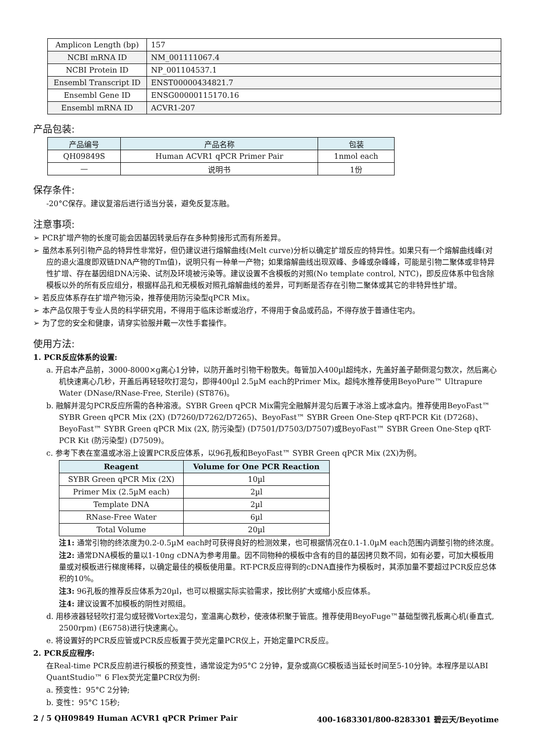| Amplicon Length (bp) | 157 |
| NCBI mRNA ID | NM_001111067.4 |
| NCBI Protein ID | NP_001104537.1 |
| Ensembl Transcript ID | ENST00000434821.7 |
| Ensembl Gene ID | ENSG00000115170.16 |
| Ensembl mRNA ID | ACVR1-207 |
产品包装:
| 产品编号 | 产品名称 | 包装 |
| --- | --- | --- |
| QH09849S | Human ACVR1 qPCR Primer Pair | 1nmol each |
| — | 说明书 | 1份 |
保存条件:
-20°C保存。建议复溶后进行适当分装，避免反复冻融。
注意事项:
➢ PCR扩增产物的长度可能会因基因转录后存在多种剪接形式而有所差异。
➢ 虽然本系列引物产品的特异性非常好，但仍建议进行熔解曲线(Melt curve)分析以确定扩增反应的特异性。如果只有一个熔解曲线峰(对应的退火温度即双链DNA产物的Tm值)，说明只有一种单一产物；如果熔解曲线出现双峰、多峰或杂峰峰，可能是引物二聚体或非特异性扩增、存在基因组DNA污染、试剂及环境被污染等。建议设置不含模板的对照(No template control, NTC)，即反应体系中包含除模板以外的所有反应组分，根据样品孔和无模板对照孔熔解曲线的差异，可判断是否存在引物二聚体或其它的非特异性扩增。
➢ 若反应体系存在扩增产物污染，推荐使用防污染型qPCR Mix。
➢ 本产品仅限于专业人员的科学研究用，不得用于临床诊断或治疗，不得用于食品或药品，不得存放于普通住宅内。
➢ 为了您的安全和健康，请穿实验服并戴一次性手套操作。
使用方法:
1. PCR反应体系的设置:
a. 开启本产品前，3000-8000×g离心1分钟，以防开盖时引物干粉散失。每管加入400µl超纯水，先盖好盖子颠倒混匀数次，然后离心机快速离心几秒，开盖后再轻轻吹打混匀，即得400µl 2.5µM each的Primer Mix。超纯水推荐使用BeyoPure™ Ultrapure Water (DNase/RNase-Free, Sterile) (ST876)。
b. 融解并混匀PCR反应所需的各种溶液。SYBR Green qPCR Mix需完全融解并混匀后置于冰浴上或冰盒内。推荐使用BeyoFast™ SYBR Green qPCR Mix (2X) (D7260/D7262/D7265)、BeyoFast™ SYBR Green One-Step qRT-PCR Kit (D7268)、BeyoFast™ SYBR Green qPCR Mix (2X, 防污染型) (D7501/D7503/D7507)或BeyoFast™ SYBR Green One-Step qRT-PCR Kit (防污染型) (D7509)。
c. 参考下表在室温或冰浴上设置PCR反应体系，以96孔板和BeyoFast™ SYBR Green qPCR Mix (2X)为例。
| Reagent | Volume for One PCR Reaction |
| --- | --- |
| SYBR Green qPCR Mix (2X) | 10µl |
| Primer Mix (2.5µM each) | 2µl |
| Template DNA | 2µl |
| RNase-Free Water | 6µl |
| Total Volume | 20µl |
注1: 通常引物的终浓度为0.2-0.5µM each时可获得良好的检测效果，也可根据情况在0.1-1.0µM each范围内调整引物的终浓度。
注2: 通常DNA模板的量以1-10ng cDNA为参考用量。因不同物种的模板中含有的目的基因拷贝数不同，如有必要，可加大模板用量或对模板进行梯度稀释，以确定最佳的模板使用量。RT-PCR反应得到的cDNA直接作为模板时，其添加量不要超过PCR反应总体积的10%。
注3: 96孔板的推荐反应体系为20µl，也可以根据实际实验需求，按比例扩大或缩小反应体系。
注4: 建议设置不加模板的阴性对照组。
d. 用移液器轻轻吹打混匀或轻微Vortex混匀，室温离心数秒，使液体积聚于管底。推荐使用BeyoFuge™基础型微孔板离心机(垂直式, 2500rpm) (E6758)进行快速离心。
e. 将设置好的PCR反应管或PCR反应板置于荧光定量PCR仪上，开始定量PCR反应。
2. PCR反应程序:
在Real-time PCR反应前进行模板的预变性，通常设定为95°C 2分钟，复杂或高GC模板适当延长时间至5-10分钟。本程序是以ABI QuantStudio™ 6 Flex荧光定量PCR仪为例:
a. 预变性：95°C 2分钟;
b. 变性：95°C 15秒;
2 / 5 QH09849 Human ACVR1 qPCR Primer Pair 400-1683301/800-8283301 碧云天/Beyotime